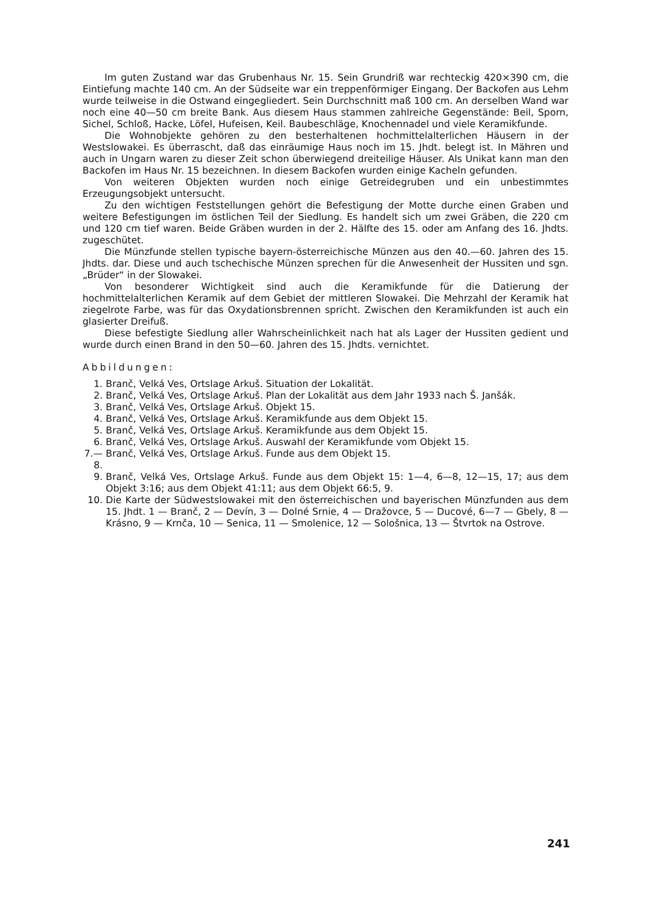Im guten Zustand war das Grubenhaus Nr. 15. Sein Grundriß war rechteckig 420×390 cm, die Eintiefung machte 140 cm. An der Südseite war ein treppenförmiger Eingang. Der Backofen aus Lehm wurde teilweise in die Ostwand eingegliedert. Sein Durchschnitt maß 100 cm. An derselben Wand war noch eine 40—50 cm breite Bank. Aus diesem Haus stammen zahlreiche Gegenstände: Beil, Sporn, Sichel, Schloß, Hacke, Löfel, Hufeisen, Keil. Baubeschläge, Knochennadel und viele Keramikfunde.
Die Wohnobjekte gehören zu den besterhaltenen hochmittelalterlichen Häusern in der Westslowakei. Es überrascht, daß das einräumige Haus noch im 15. Jhdt. belegt ist. In Mähren und auch in Ungarn waren zu dieser Zeit schon überwiegend dreiteilige Häuser. Als Unikat kann man den Backofen im Haus Nr. 15 bezeichnen. In diesem Backofen wurden einige Kacheln gefunden.
Von weiteren Objekten wurden noch einige Getreidegruben und ein unbestimmtes Erzeugungsobjekt untersucht.
Zu den wichtigen Feststellungen gehört die Befestigung der Motte durche einen Graben und weitere Befestigungen im östlichen Teil der Siedlung. Es handelt sich um zwei Gräben, die 220 cm und 120 cm tief waren. Beide Gräben wurden in der 2. Hälfte des 15. oder am Anfang des 16. Jhdts. zugeschütet.
Die Münzfunde stellen typische bayern-österreichische Münzen aus den 40.—60. Jahren des 15. Jhdts. dar. Diese und auch tschechische Münzen sprechen für die Anwesenheit der Hussiten und sgn. „Brüder“ in der Slowakei.
Von besonderer Wichtigkeit sind auch die Keramikfunde für die Datierung der hochmittelalterlichen Keramik auf dem Gebiet der mittleren Slowakei. Die Mehrzahl der Keramik hat ziegelrote Farbe, was für das Oxydationsbrennen spricht. Zwischen den Keramikfunden ist auch ein glasierter Dreifuß.
Diese befestigte Siedlung aller Wahrscheinlichkeit nach hat als Lager der Hussiten gedient und wurde durch einen Brand in den 50—60. Jahren des 15. Jhdts. vernichtet.
Abbildungen:
1. Branč, Velká Ves, Ortslage Arkuš. Situation der Lokalität.
2. Branč, Velká Ves, Ortslage Arkuš. Plan der Lokalität aus dem Jahr 1933 nach Š. Janšák.
3. Branč, Velká Ves, Ortslage Arkuš. Objekt 15.
4. Branč, Velká Ves, Ortslage Arkuš. Keramikfunde aus dem Objekt 15.
5. Branč, Velká Ves, Ortslage Arkuš. Keramikfunde aus dem Objekt 15.
6. Branč, Velká Ves, Ortslage Arkuš. Auswahl der Keramikfunde vom Objekt 15.
7.—8. Branč, Velká Ves, Ortslage Arkuš. Funde aus dem Objekt 15.
9. Branč, Velká Ves, Ortslage Arkuš. Funde aus dem Objekt 15: 1—4, 6—8, 12—15, 17; aus dem Objekt 3:16; aus dem Objekt 41:11; aus dem Objekt 66:5, 9.
10. Die Karte der Südwestslowakei mit den österreichischen und bayerischen Münzfunden aus dem 15. Jhdt. 1 — Branč, 2 — Devín, 3 — Dolné Srnie, 4 — Dražovce, 5 — Ducové, 6—7 — Gbely, 8 — Krásno, 9 — Krnča, 10 — Senica, 11 — Smolenice, 12 — Sološnica, 13 — Štvrtok na Ostrove.
241